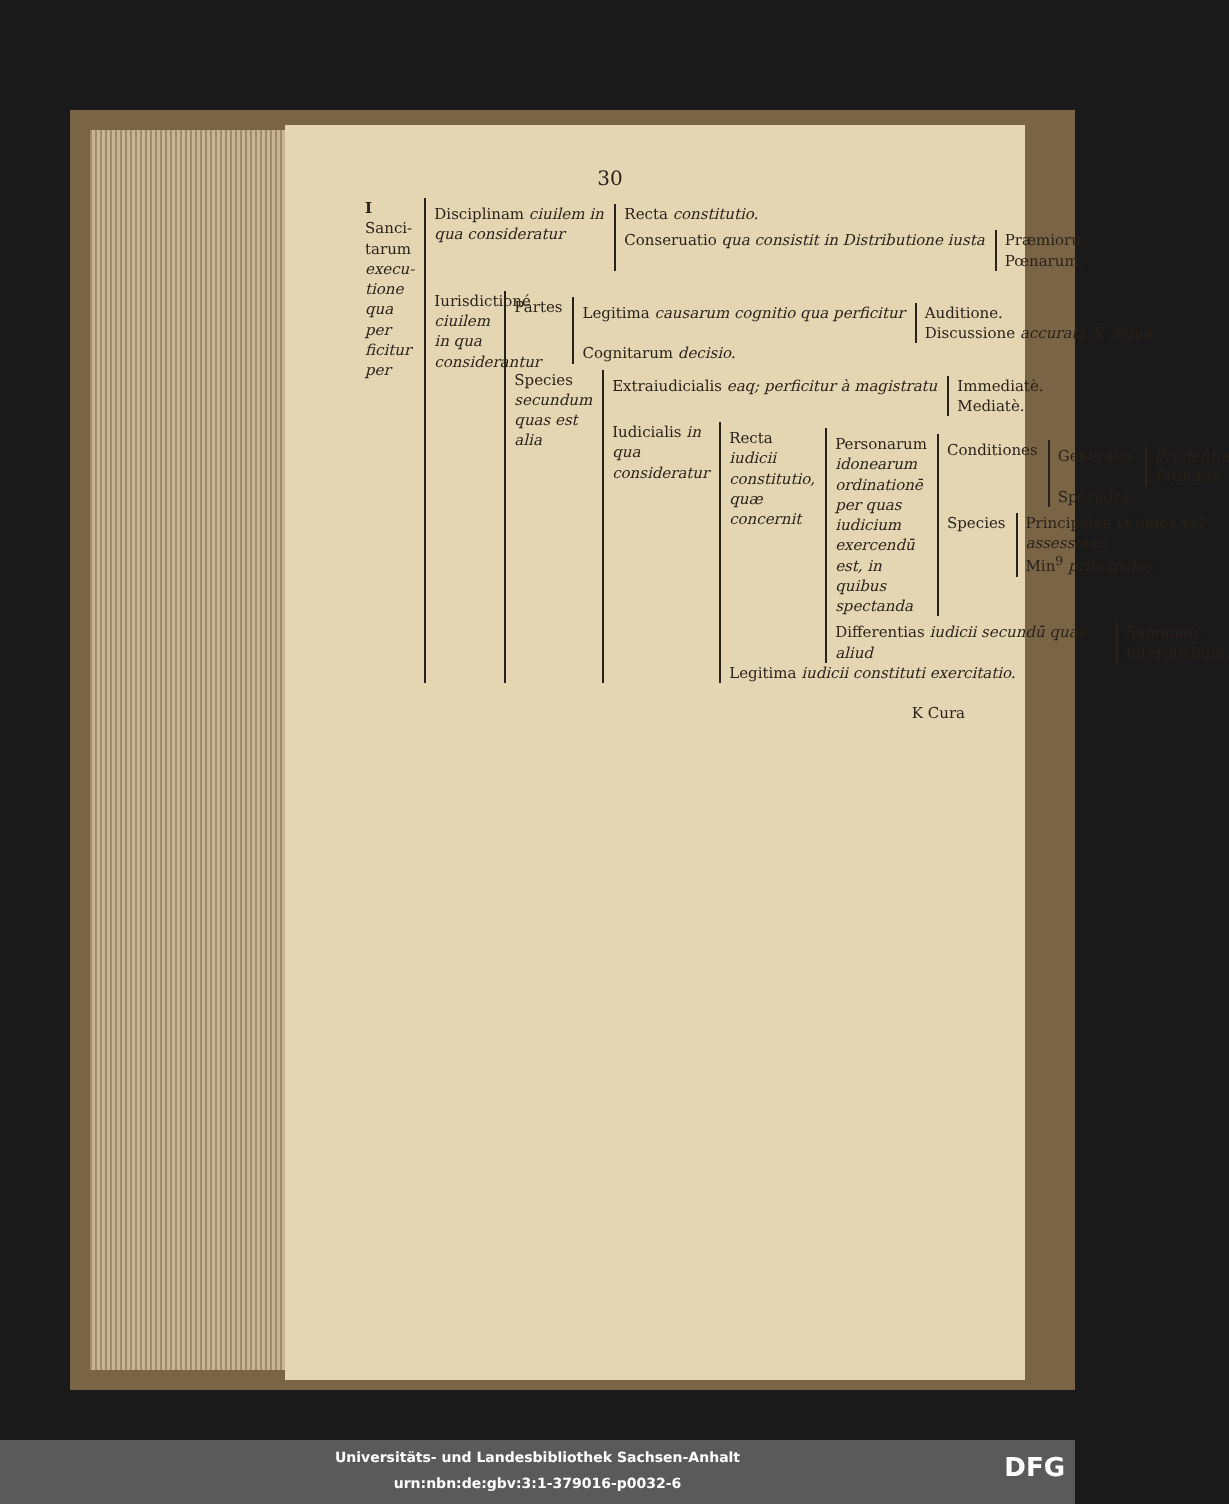30
I
Sanci-tarum execu-tione qua per ficitur per
Disciplinam ciuilem in qua consideratur
Recta constitutio.
Conseruatio qua consistit in Distributione iusta
Præmioru.
Pœnarum.
Iurisdictioné ciuilem in qua considerantur
Partes
Legitima causarum cognitio qua perficitur
Auditione.
Discussione accurata & æqua
Cognitarum decisio.
Species secundum quas est alia
Extraiudicialis eaq; perficitur à magistratu
Immediatè.
Mediatè.
Iudicialis in qua consideratur
Recta iudicii constitutio, quæ concernit
Personarum idonearum ordinationē per quas iudicium exercendū est, in quibus spectanda
Conditiones
Generales Prudentia
Probitas.
Speciales.
Species Principales vt iudex vel assessores
Min<sup>9</sup> principales.
Differentias iudicii secundū quas aliud
Summum.
Intermedium.
Legitima iudicii constituti exercitatio.
K Cura
Universitäts- und Landesbibliothek Sachsen-Anhalt
urn:nbn:de:gbv:3:1-379016-p0032-6
DFG